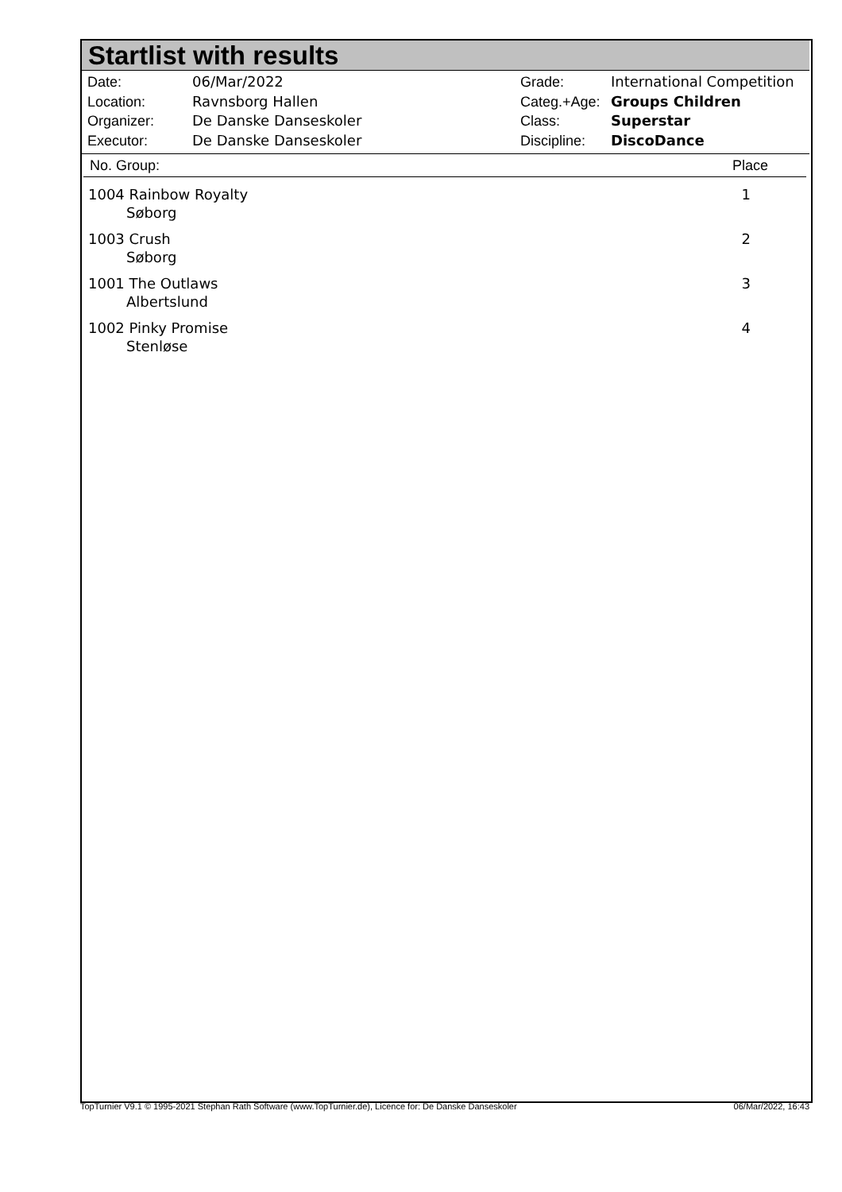Startlist with results
| Date: | 06/Mar/2022 |
| Location: | Ravnsborg Hallen |
| Organizer: | De Danske Danseskoler |
| Executor: | De Danske Danseskoler |
| Grade: | International Competition |
| Categ.+Age: | Groups Children |
| Class: | Superstar |
| Discipline: | DiscoDance |
| No. Group: | Place |
| --- | --- |
| 1004 Rainbow Royalty Søborg | 1 |
| 1003 Crush Søborg | 2 |
| 1001 The Outlaws Albertslund | 3 |
| 1002 Pinky Promise Stenløse | 4 |
TopTurnier V9.1 © 1995-2021 Stephan Rath Software (www.TopTurnier.de), Licence for: De Danske Danseskoler 06/Mar/2022, 16:43